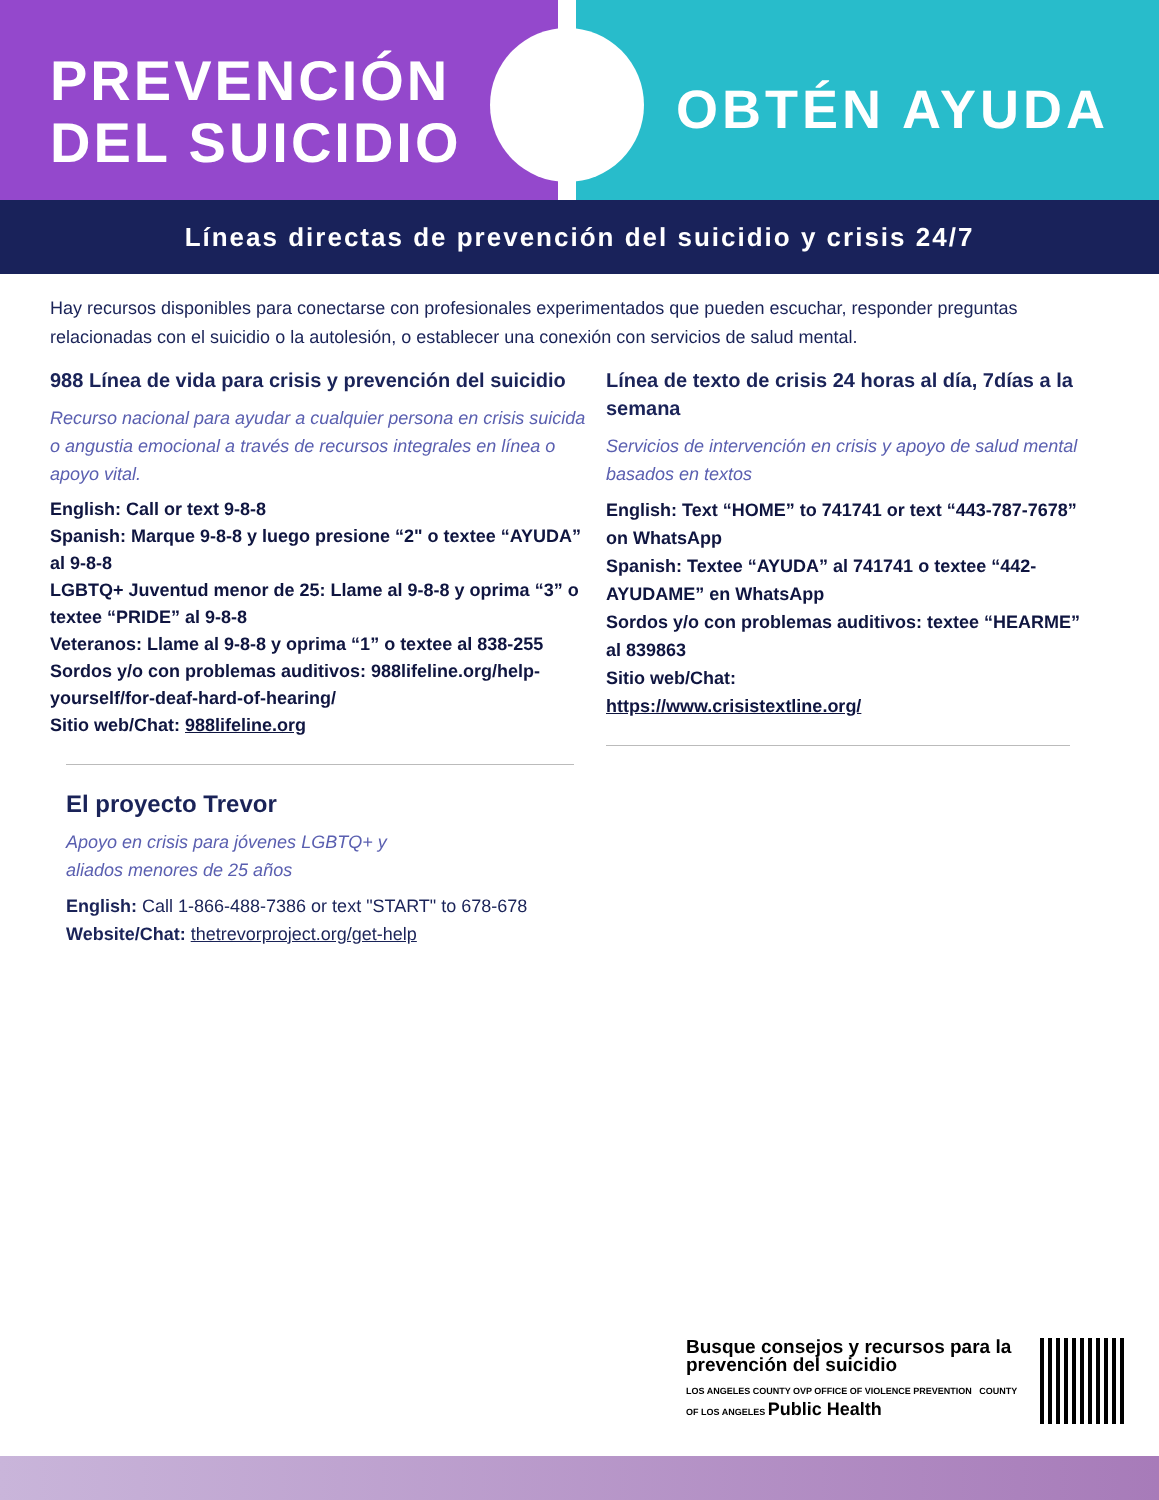PREVENCIÓN
DEL SUICIDIO
OBTÉN AYUDA
Líneas directas de prevención del suicidio y crisis 24/7
Hay recursos disponibles para conectarse con profesionales experimentados que pueden escuchar, responder preguntas relacionadas con el suicidio o la autolesión, o establecer una conexión con servicios de salud mental.
988 Línea de vida para crisis y prevención del suicidio
Recurso nacional para ayudar a cualquier persona en crisis suicida o angustia emocional a través de recursos integrales en línea o apoyo vital.
English: Call or text 9-8-8
Spanish: Marque 9-8-8 y luego presione “2" o textee “AYUDA” al 9-8-8
LGBTQ+ Juventud menor de 25: Llame al 9-8-8 y oprima “3” o textee “PRIDE” al 9-8-8
Veteranos: Llame al 9-8-8 y oprima “1” o textee al 838-255
Sordos y/o con problemas auditivos: 988lifeline.org/help-yourself/for-deaf-hard-of-hearing/
Sitio web/Chat: 988lifeline.org
El proyecto Trevor
Apoyo en crisis para jóvenes LGBTQ+ y
aliados menores de 25 años
English: Call 1-866-488-7386 or text "START" to 678-678
Website/Chat: thetrevorproject.org/get-help
Línea de texto de crisis 24 horas al día, 7días a la semana
Servicios de intervención en crisis y apoyo de salud mental basados en textos
English: Text “HOME” to 741741 or text “443-787-7678” on WhatsApp
Spanish: Textee “AYUDA” al 741741 o textee “442-AYUDAME” en WhatsApp
Sordos y/o con problemas auditivos: textee “HEARME” al 839863
Sitio web/Chat:
https://www.crisistextline.org/
Busque consejos y recursos para la prevención del suicidio
LOS ANGELES COUNTY OVP OFFICE OF VIOLENCE PREVENTION COUNTY OF LOS ANGELES Public Health